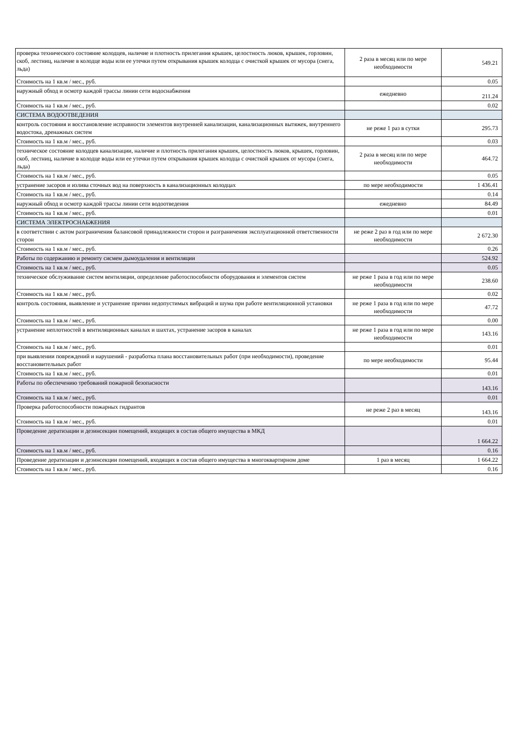| проверка технического состояние колодцев, наличие и плотность прилегания крышек, целостность люков, крышек, горловин, скоб, лестниц, наличие в колодце воды или ее утечки путем открывания крышек колодца с очисткой крышек от мусора (снега, льда) | 2 раза в месяц или по мере необходимости | 549.21 |
| Стоимость на 1 кв.м / мес., руб. | | 0.05 |
| наружный обход и осмотр каждой трассы линии сети водоснабжения | ежедневно | 211.24 |
| Стоимость на 1 кв.м / мес., руб. | | 0.02 |
| СИСТЕМА ВОДООТВЕДЕНИЯ | | |
| контроль состояния и восстановление исправности элементов внутренней канализации, канализационных вытяжек, внутреннего водостока, дренажных систем | не реже 1 раз в сутки | 295.73 |
| Стоимость на 1 кв.м / мес., руб. | | 0.03 |
| техническое состояние колодцев канализации, наличие и плотность прилегания крышек, целостность люков, крышек, горловин, скоб, лестниц, наличие в колодце воды или ее утечки путем открывания крышек колодца с очисткой крышек от мусора (снега, льда) | 2 раза в месяц или по мере необходимости | 464.72 |
| Стоимость на 1 кв.м / мес., руб. | | 0.05 |
| устранение засоров и излива сточных вод на поверхность в канализационных колодцах | по мере необходимости | 1 436.41 |
| Стоимость на 1 кв.м / мес., руб. | | 0.14 |
| наружный обход и осмотр каждой трассы линии сети водоотведения | ежедневно | 84.49 |
| Стоимость на 1 кв.м / мес., руб. | | 0.01 |
| СИСТЕМА ЭЛЕКТРОСНАБЖЕНИЯ | | |
| в соответствии с актом разграничения балансовой принадлежности сторон и разграничения эксплуатационной ответственности сторон | не реже 2 раз в год или по мере необходимости | 2 672.30 |
| Стоимость на 1 кв.м / мес., руб. | | 0.26 |
| Работы по содержанию и ремонту сисмем дымоудаления и вентиляции | | 524.92 |
| Стоимость на 1 кв.м / мес., руб. | | 0.05 |
| техническое обслуживание систем вентиляции, определение работоспособности оборудования и элементов систем | не реже 1 раза в год или по мере необходимости | 238.60 |
| Стоимость на 1 кв.м / мес., руб. | | 0.02 |
| контроль состояния, выявление и устранение причин недопустимых вибраций и шума при работе вентиляционной установки | не реже 1 раза в год или по мере необходимости | 47.72 |
| Стоимость на 1 кв.м / мес., руб. | | 0.00 |
| устранение неплотностей в вентиляционных каналах и шахтах, устранение засоров в каналах | не реже 1 раза в год или по мере необходимости | 143.16 |
| Стоимость на 1 кв.м / мес., руб. | | 0.01 |
| при выявлении повреждений и нарушений - разработка плана восстановительных работ (при необходимости), проведение восстановительных работ | по мере необходимости | 95.44 |
| Стоимость на 1 кв.м / мес., руб. | | 0.01 |
| Работы по обеспечению требований пожарной безопасности | | 143.16 |
| Стоимость на 1 кв.м / мес., руб. | | 0.01 |
| Проверка работоспособности пожарных гидрантов | не реже 2 раз в месяц | 143.16 |
| Стоимость на 1 кв.м / мес., руб. | | 0.01 |
| Проведение дератизации и дезинсекции помещений, входящих в состав общего имущества в МКД | | 1 664.22 |
| Стоимость на 1 кв.м / мес., руб. | | 0.16 |
| Проведение дератизации и дезинсекции помещений, входящих в состав общего имущества в многоквартирном доме | 1 раз в месяц | 1 664.22 |
| Стоимость на 1 кв.м / мес., руб. | | 0.16 |